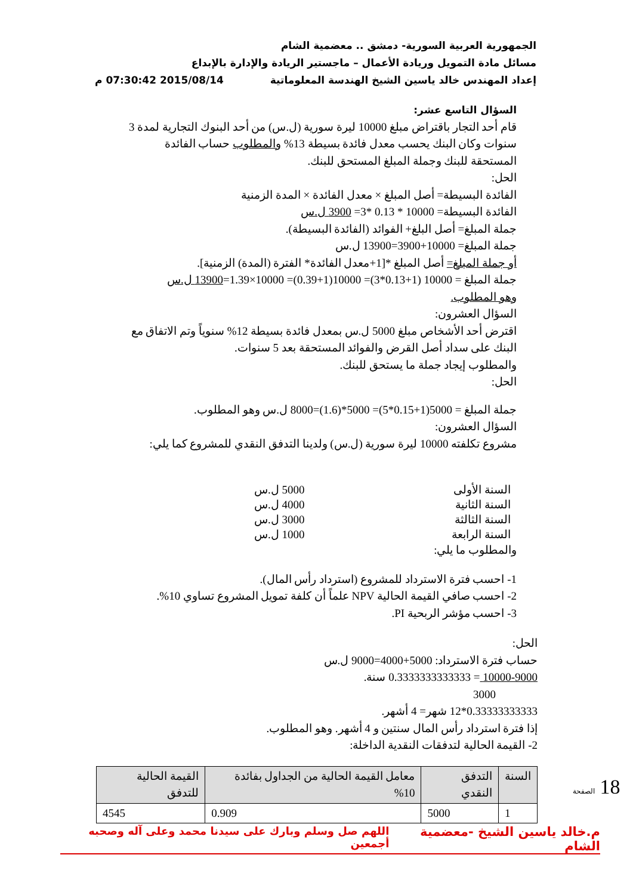الجمهورية العربية السورية- دمشق .. معضمية الشام
مسائل مادة التمويل وريادة الأعمال – ماجستير الريادة والإدارة بالإبداع
إعداد المهندس خالد ياسين الشيخ الهندسة المعلوماتية 2015/08/14 07:30:42 م
السؤال التاسع عشر:
قام أحد التجار باقتراض مبلغ 10000 ليرة سورية (ل.س) من أحد البنوك التجارية لمدة 3 سنوات وكان البنك يحسب معدل فائدة بسيطة 13% والمطلوب حساب الفائدة المستحقة للبنك وجملة المبلغ المستحق للبنك.
الحل:
الفائدة البسيطة= أصل المبلغ × معدل الفائدة × المدة الزمنية
الفائدة البسيطة= 10000 * 0.13 *3= 3900 ل.س
جملة المبلغ= أصل البلغ+ الفوائد (الفائدة البسيطة).
جملة المبلغ= 10000+3900=13900 ل.س
أو جملة المبلغ= أصل المبلغ *[1+معدل الفائدة* الفترة (المدة) الزمنية].
جملة المبلغ = 10000 (1+0.13*3)= 10000(1+0.39)= 10000×1.39=13900 ل.س
وهو المطلوب.
السؤال العشرون:
اقترض أحد الأشخاص مبلغ 5000 ل.س بمعدل فائدة بسيطة 12% سنوياً وتم الاتفاق مع البنك على سداد أصل القرض والفوائد المستحقة بعد 5 سنوات.
والمطلوب إيجاد جملة ما يستحق للبنك.
الحل:
جملة المبلغ = 5000(1+0.15*5)= 5000*(1.6)=8000 ل.س وهو المطلوب.
السؤال العشرون:
مشروع تكلفته 10000 ليرة سورية (ل.س) ولدينا التدفق النقدي للمشروع كما يلي:
السنة الأولى 5000 ل.س
السنة الثانية 4000 ل.س
السنة الثالثة 3000 ل.س
السنة الرابعة 1000 ل.س
والمطلوب ما يلي:
1- احسب فترة الاسترداد للمشروع (استرداد رأس المال).
2- احسب صافي القيمة الحالية NPV علماً أن كلفة تمويل المشروع تساوي 10%.
3- احسب مؤشر الربحية PI.
الحل:
حساب فترة الاسترداد: 5000+4000=9000 ل.س
10000-9000 = 0.3333333333333 سنة.
3000
0.33333333333*12 شهر= 4 أشهر.
إذا فترة استرداد رأس المال سنتين و 4 أشهر. وهو المطلوب.
2- القيمة الحالية لتدفقات النقدية الداخلة:
| السنة | التدفق النقدي | معامل القيمة الحالية من الجداول بفائدة 10% | القيمة الحالية للتدفق |
| --- | --- | --- | --- |
| 1 | 5000 | 0.909 | 4545 |
18 الصفحة
م.خالد ياسين الشيخ -معضمية الشام اللهم صل وسلم وبارك على سيدنا محمد وعلى آله وصحبه أجمعين